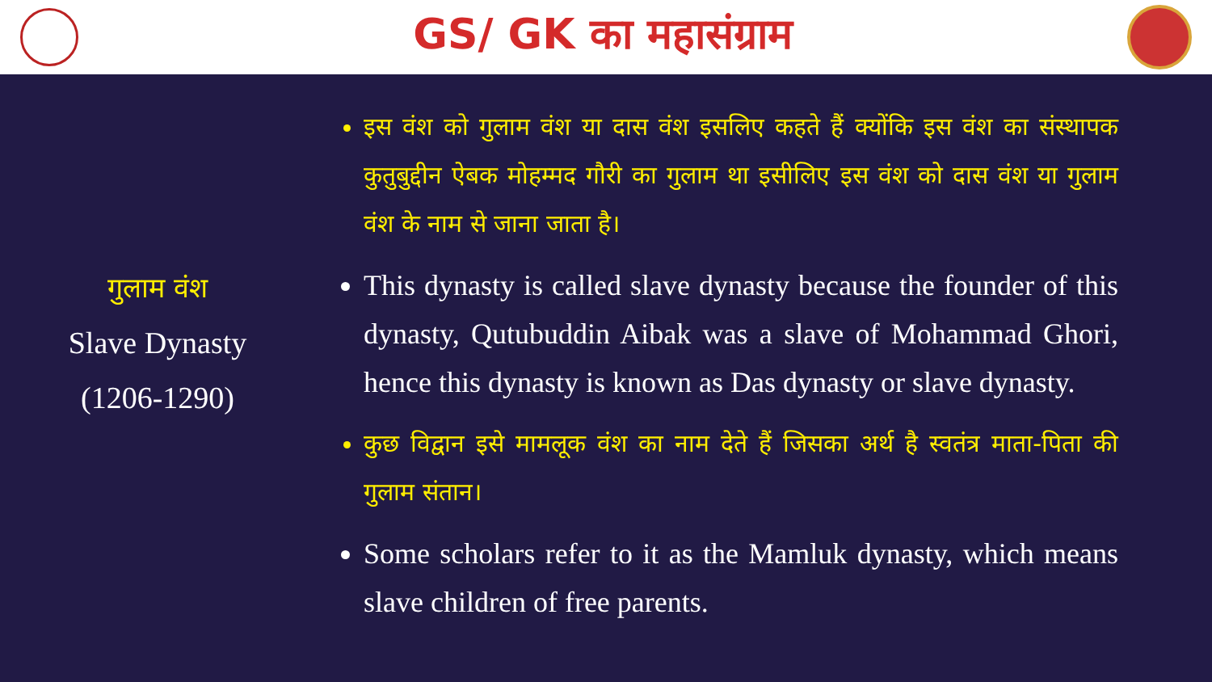GS/ GK का महासंग्राम
गुलाम वंश
Slave Dynasty
(1206-1290)
इस वंश को गुलाम वंश या दास वंश इसलिए कहते हैं क्योंकि इस वंश का संस्थापक कुतुबुद्दीन ऐबक मोहम्मद गौरी का गुलाम था इसीलिए इस वंश को दास वंश या गुलाम वंश के नाम से जाना जाता है।
This dynasty is called slave dynasty because the founder of this dynasty, Qutubuddin Aibak was a slave of Mohammad Ghori, hence this dynasty is known as Das dynasty or slave dynasty.
कुछ विद्वान इसे मामलूक वंश का नाम देते हैं जिसका अर्थ है स्वतंत्र माता-पिता की गुलाम संतान।
Some scholars refer to it as the Mamluk dynasty, which means slave children of free parents.